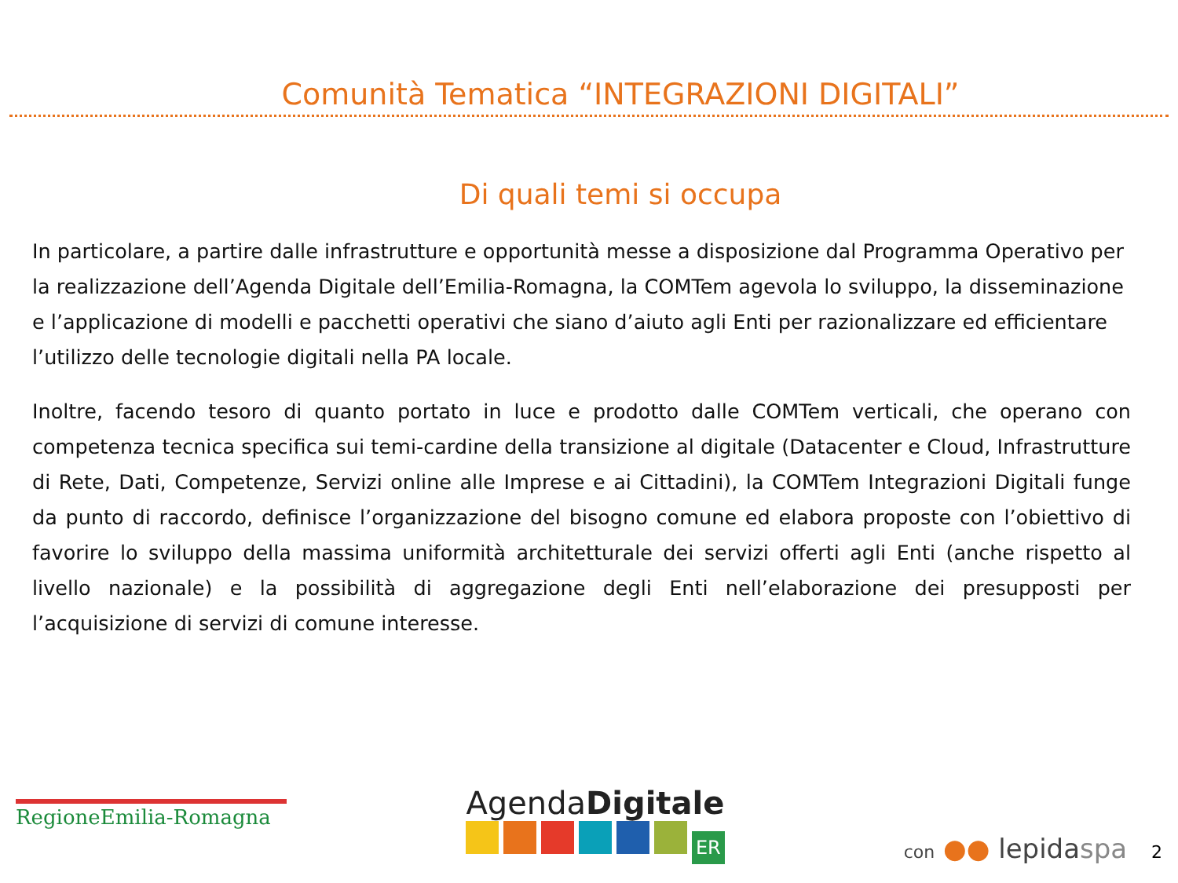Comunità Tematica “INTEGRAZIONI DIGITALI”
Di quali temi si occupa
In particolare, a partire dalle infrastrutture e opportunità messe a disposizione dal Programma Operativo per la realizzazione dell’Agenda Digitale dell’Emilia-Romagna, la COMTem agevola lo sviluppo, la disseminazione e l’applicazione di modelli e pacchetti operativi che siano d’aiuto agli Enti per razionalizzare ed efficientare l’utilizzo delle tecnologie digitali nella PA locale.
Inoltre, facendo tesoro di quanto portato in luce e prodotto dalle COMTem verticali, che operano con competenza tecnica specifica sui temi-cardine della transizione al digitale (Datacenter e Cloud, Infrastrutture di Rete, Dati, Competenze, Servizi online alle Imprese e ai Cittadini), la COMTem Integrazioni Digitali funge da punto di raccordo, definisce l’organizzazione del bisogno comune ed elabora proposte con l’obiettivo di favorire lo sviluppo della massima uniformità architetturale dei servizi offerti agli Enti (anche rispetto al livello nazionale) e la possibilità di aggregazione degli Enti nell’elaborazione dei presupposti per l’acquisizione di servizi di comune interesse.
RegioneEmilia-Romagna
AgendaDigitale
ER
con ●● lepidaspa 2